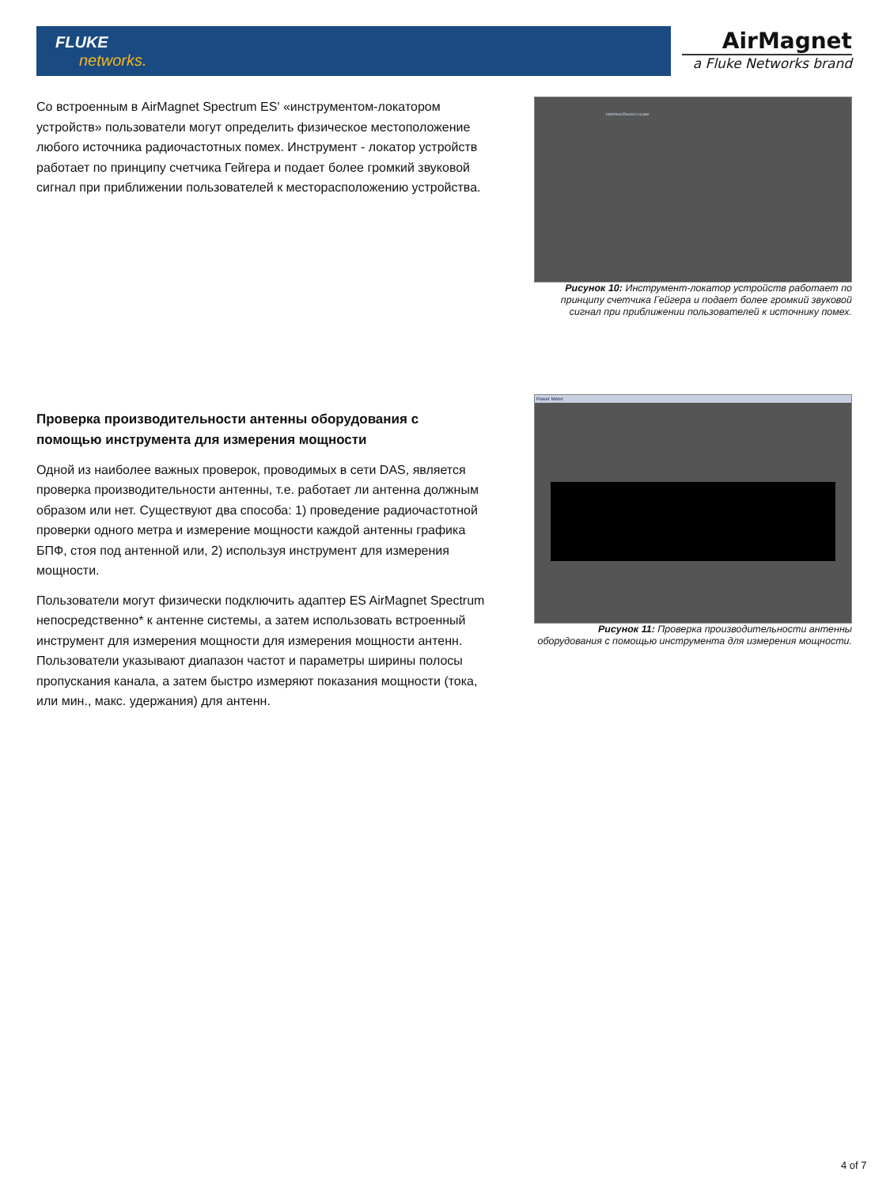FLUKE
networks.
AirMagnet
a Fluke Networks brand
Со встроенным в AirMagnet Spectrum ES' «инструментом-локатором устройств» пользователи могут определить физическое местоположение любого источника радиочастотных помех. Инструмент - локатор устройств работает по принципу счетчика Гейгера и подает более громкий звуковой сигнал при приближении пользователей к месторасположению устройства.
Проверка производительности антенны оборудования с помощью инструмента для измерения мощности
Одной из наиболее важных проверок, проводимых в сети DAS, является проверка производительности антенны, т.е. работает ли антенна должным образом или нет. Существуют два способа: 1) проведение радиочастотной проверки одного метра и измерение мощности каждой антенны графика БПФ, стоя под антенной или, 2) используя инструмент для измерения мощности.
Пользователи могут физически подключить адаптер ES AirMagnet Spectrum непосредственно* к антенне системы, а затем использовать встроенный инструмент для измерения мощности для измерения мощности антенн. Пользователи указывают диапазон частот и параметры ширины полосы пропускания канала, а затем быстро измеряют показания мощности (тока, или мин., макс. удержания) для антенн.
Interferer/Device Locater
Рисунок 10: Инструмент-локатор устройств работает по принципу счетчика Гейгера и подает более громкий звуковой сигнал при приближении пользователей к источнику помех.
Power Meter
Рисунок 11: Проверка производительности антенны оборудования с помощью инструмента для измерения мощности.
4 of 7